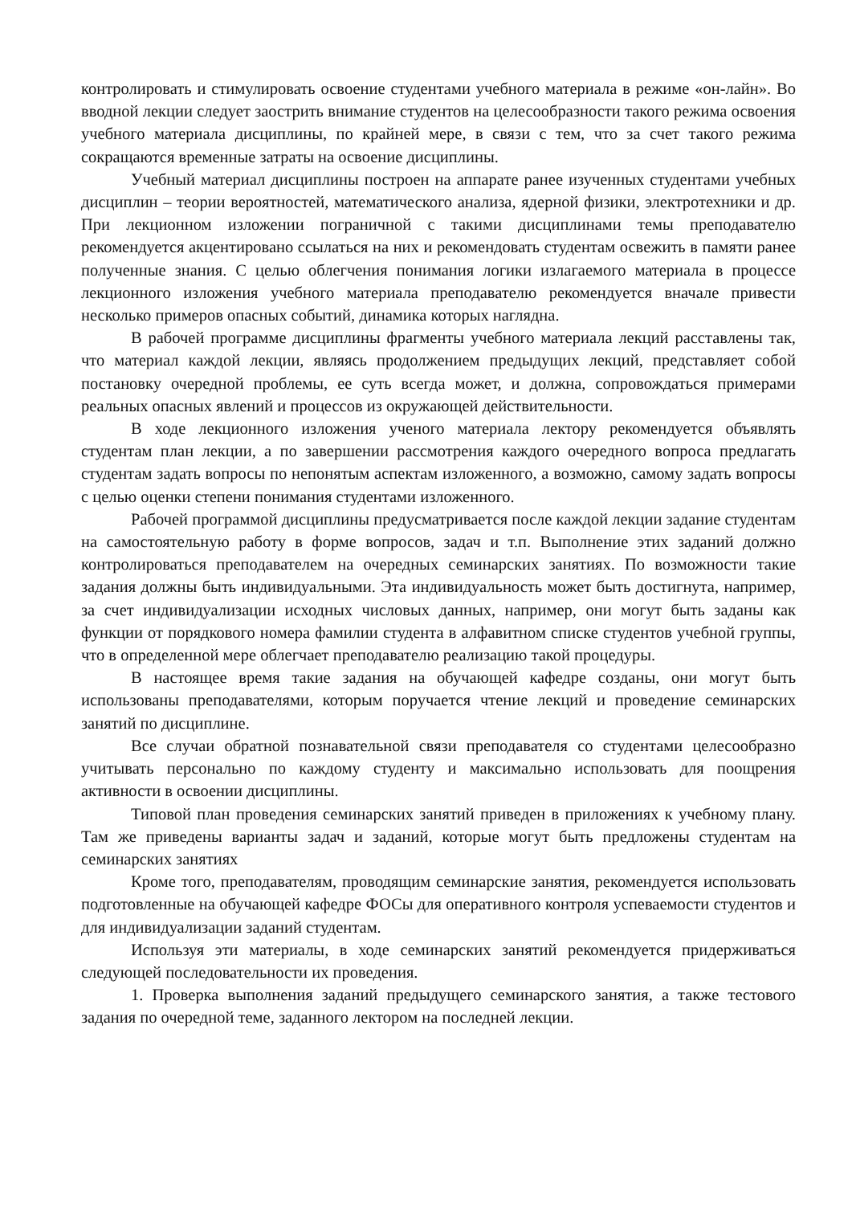контролировать и стимулировать освоение студентами учебного материала в режиме «он-лайн». Во вводной лекции следует заострить внимание студентов на целесообразности такого режима освоения учебного материала дисциплины, по крайней мере, в связи с тем, что за счет такого режима сокращаются временные затраты на освоение дисциплины.
Учебный материал дисциплины построен на аппарате ранее изученных студентами учебных дисциплин – теории вероятностей, математического анализа, ядерной физики, электротехники и др. При лекционном изложении пограничной с такими дисциплинами темы преподавателю рекомендуется акцентировано ссылаться на них и рекомендовать студентам освежить в памяти ранее полученные знания. С целью облегчения понимания логики излагаемого материала в процессе лекционного изложения учебного материала преподавателю рекомендуется вначале привести несколько примеров опасных событий, динамика которых наглядна.
В рабочей программе дисциплины фрагменты учебного материала лекций расставлены так, что материал каждой лекции, являясь продолжением предыдущих лекций, представляет собой постановку очередной проблемы, ее суть всегда может, и должна, сопровождаться примерами реальных опасных явлений и процессов из окружающей действительности.
В ходе лекционного изложения ученого материала лектору рекомендуется объявлять студентам план лекции, а по завершении рассмотрения каждого очередного вопроса предлагать студентам задать вопросы по непонятым аспектам изложенного, а возможно, самому задать вопросы с целью оценки степени понимания студентами изложенного.
Рабочей программой дисциплины предусматривается после каждой лекции задание студентам на самостоятельную работу в форме вопросов, задач и т.п. Выполнение этих заданий должно контролироваться преподавателем на очередных семинарских занятиях. По возможности такие задания должны быть индивидуальными. Эта индивидуальность может быть достигнута, например, за счет индивидуализации исходных числовых данных, например, они могут быть заданы как функции от порядкового номера фамилии студента в алфавитном списке студентов учебной группы, что в определенной мере облегчает преподавателю реализацию такой процедуры.
В настоящее время такие задания на обучающей кафедре созданы, они могут быть использованы преподавателями, которым поручается чтение лекций и проведение семинарских занятий по дисциплине.
Все случаи обратной познавательной связи преподавателя со студентами целесообразно учитывать персонально по каждому студенту и максимально использовать для поощрения активности в освоении дисциплины.
Типовой план проведения семинарских занятий приведен в приложениях к учебному плану. Там же приведены варианты задач и заданий, которые могут быть предложены студентам на семинарских занятиях
Кроме того, преподавателям, проводящим семинарские занятия, рекомендуется использовать подготовленные на обучающей кафедре ФОСы для оперативного контроля успеваемости студентов и для индивидуализации заданий студентам.
Используя эти материалы, в ходе семинарских занятий рекомендуется придерживаться следующей последовательности их проведения.
1. Проверка выполнения заданий предыдущего семинарского занятия, а также тестового задания по очередной теме, заданного лектором на последней лекции.